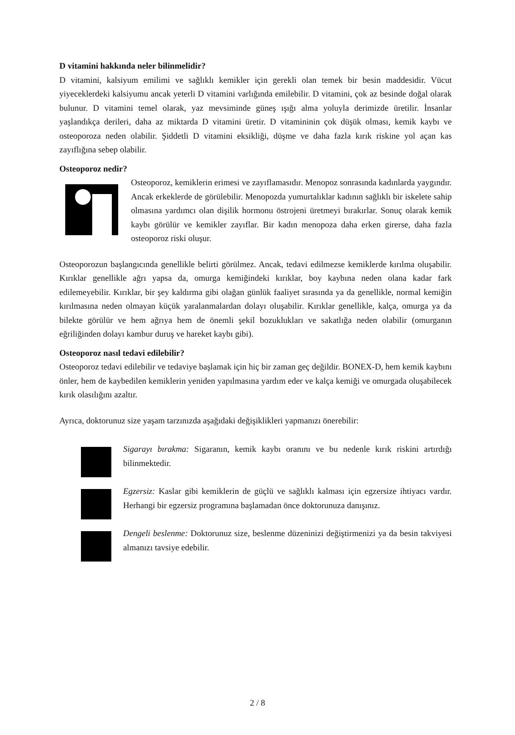D vitamini hakkında neler bilinmelidir?
D vitamini, kalsiyum emilimi ve sağlıklı kemikler için gerekli olan temek bir besin maddesidir. Vücut yiyeceklerdeki kalsiyumu ancak yeterli D vitamini varlığında emilebilir. D vitamini, çok az besinde doğal olarak bulunur. D vitamini temel olarak, yaz mevsiminde güneş ışığı alma yoluyla derimizde üretilir. İnsanlar yaşlandıkça derileri, daha az miktarda D vitamini üretir. D vitamininin çok düşük olması, kemik kaybı ve osteoporoza neden olabilir. Şiddetli D vitamini eksikliği, düşme ve daha fazla kırık riskine yol açan kas zayıflığına sebep olabilir.
Osteoporoz nedir?
Osteoporoz, kemiklerin erimesi ve zayıflamasıdır. Menopoz sonrasında kadınlarda yaygındır. Ancak erkeklerde de görülebilir. Menopozda yumurtalıklar kadının sağlıklı bir iskelete sahip olmasına yardımcı olan dişilik hormonu östrojeni üretmeyi bırakırlar. Sonuç olarak kemik kaybı görülür ve kemikler zayıflar. Bir kadın menopoza daha erken girerse, daha fazla osteoporoz riski oluşur.
Osteoporozun başlangıcında genellikle belirti görülmez. Ancak, tedavi edilmezse kemiklerde kırılma oluşabilir. Kırıklar genellikle ağrı yapsa da, omurga kemiğindeki kırıklar, boy kaybına neden olana kadar fark edilemeyebilir. Kırıklar, bir şey kaldırma gibi olağan günlük faaliyet sırasında ya da genellikle, normal kemiğin kırılmasına neden olmayan küçük yaralanmalardan dolayı oluşabilir. Kırıklar genellikle, kalça, omurga ya da bilekte görülür ve hem ağrıya hem de önemli şekil bozuklukları ve sakatlığa neden olabilir (omurganın eğriliğinden dolayı kambur duruş ve hareket kaybı gibi).
Osteoporoz nasıl tedavi edilebilir?
Osteoporoz tedavi edilebilir ve tedaviye başlamak için hiç bir zaman geç değildir. BONEX-D, hem kemik kaybını önler, hem de kaybedilen kemiklerin yeniden yapılmasına yardım eder ve kalça kemiği ve omurgada oluşabilecek kırık olasılığını azaltır.
Ayrıca, doktorunuz size yaşam tarzınızda aşağıdaki değişiklikleri yapmanızı önerebilir:
Sigarayı bırakma: Sigaranın, kemik kaybı oranını ve bu nedenle kırık riskini artırdığı bilinmektedir.
Egzersiz: Kaslar gibi kemiklerin de güçlü ve sağlıklı kalması için egzersize ihtiyacı vardır. Herhangi bir egzersiz programına başlamadan önce doktorunuza danışınız.
Dengeli beslenme: Doktorunuz size, beslenme düzeninizi değiştirmenizi ya da besin takviyesi almanızı tavsiye edebilir.
2 / 8